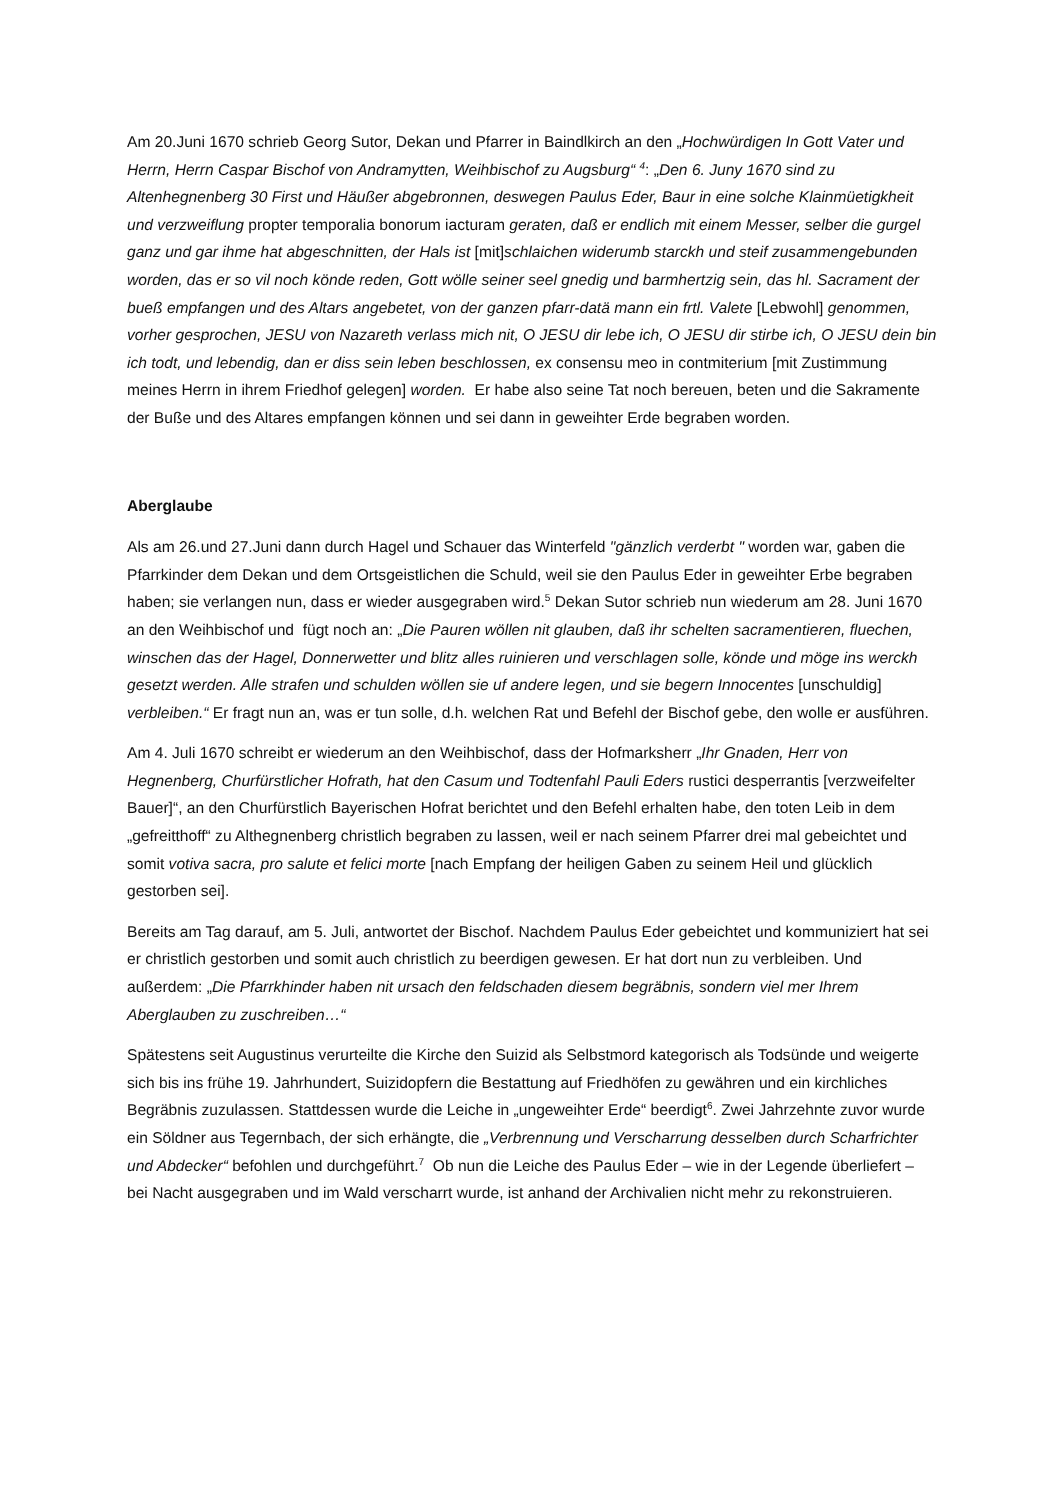Am 20.Juni 1670 schrieb Georg Sutor, Dekan und Pfarrer in Baindlkirch an den „Hochwürdigen In Gott Vater und Herrn, Herrn Caspar Bischof von Andramytten, Weihbischof zu Augsburg“ <sup>4</sup>: „Den 6. Juny 1670 sind zu Altenhegnenberg 30 First und Häußer abgebronnen, deswegen Paulus Eder, Baur in eine solche Klainmüetigkheit und verzweiflung propter temporalia bonorum iacturam geraten, daß er endlich mit einem Messer, selber die gurgel ganz und gar ihme hat abgeschnitten, der Hals ist [mit]schlaichen widerumb starckh und steif zusammengebunden worden, das er so vil noch könde reden, Gott wölle seiner seel gnedig und barmhertzig sein, das hl. Sacrament der bueß empfangen und des Altars angebetet, von der ganzen pfarr-datä mann ein frtl. Valete [Lebwohl] genommen, vorher gesprochen, JESU von Nazareth verlass mich nit, O JESU dir lebe ich, O JESU dir stirbe ich, O JESU dein bin ich todt, und lebendig, dan er diss sein leben beschlossen, ex consensu meo in contmiterium [mit Zustimmung meines Herrn in ihrem Friedhof gelegen] worden. Er habe also seine Tat noch bereuen, beten und die Sakramente der Buße und des Altares empfangen können und sei dann in geweihter Erde begraben worden.
Aberglaube
Als am 26.und 27.Juni dann durch Hagel und Schauer das Winterfeld "gänzlich verderbt " worden war, gaben die Pfarrkinder dem Dekan und dem Ortsgeistlichen die Schuld, weil sie den Paulus Eder in geweihter Erbe begraben haben; sie verlangen nun, dass er wieder ausgegraben wird.<sup>5</sup> Dekan Sutor schrieb nun wiederum am 28. Juni 1670 an den Weihbischof und fügt noch an: „Die Pauren wöllen nit glauben, daß ihr schelten sacramentieren, fluechen, winschen das der Hagel, Donnerwetter und blitz alles ruinieren und verschlagen solle, könde und möge ins werckh gesetzt werden. Alle strafen und schulden wöllen sie uf andere legen, und sie begern Innocentes [unschuldig] verbleiben.“ Er fragt nun an, was er tun solle, d.h. welchen Rat und Befehl der Bischof gebe, den wolle er ausführen.
Am 4. Juli 1670 schreibt er wiederum an den Weihbischof, dass der Hofmarksherr „Ihr Gnaden, Herr von Hegnenberg, Churfürstlicher Hofrath, hat den Casum und Todtenfahl Pauli Eders rustici desperrantis [verzweifelter Bauer]“, an den Churfürstlich Bayerischen Hofrat berichtet und den Befehl erhalten habe, den toten Leib in dem „gefreitthoff“ zu Althegnenberg christlich begraben zu lassen, weil er nach seinem Pfarrer drei mal gebeichtet und somit votiva sacra, pro salute et felici morte [nach Empfang der heiligen Gaben zu seinem Heil und glücklich gestorben sei].
Bereits am Tag darauf, am 5. Juli, antwortet der Bischof. Nachdem Paulus Eder gebeichtet und kommuniziert hat sei er christlich gestorben und somit auch christlich zu beerdigen gewesen. Er hat dort nun zu verbleiben. Und außerdem: „Die Pfarrkhinder haben nit ursach den feldschaden diesem begräbnis, sondern viel mer Ihrem Aberglauben zu zuschreiben…“
Spätestens seit Augustinus verurteilte die Kirche den Suizid als Selbstmord kategorisch als Todsünde und weigerte sich bis ins frühe 19. Jahrhundert, Suizidopfern die Bestattung auf Friedhöfen zu gewähren und ein kirchliches Begräbnis zuzulassen. Stattdessen wurde die Leiche in „ungeweihter Erde“ beerdigt<sup>6</sup>. Zwei Jahrzehnte zuvor wurde ein Söldner aus Tegernbach, der sich erhängte, die „Verbrennung und Verscharrung desselben durch Scharfrichter und Abdecker“ befohlen und durchgeführt.<sup>7</sup> Ob nun die Leiche des Paulus Eder – wie in der Legende überliefert – bei Nacht ausgegraben und im Wald verscharrt wurde, ist anhand der Archivalien nicht mehr zu rekonstruieren.